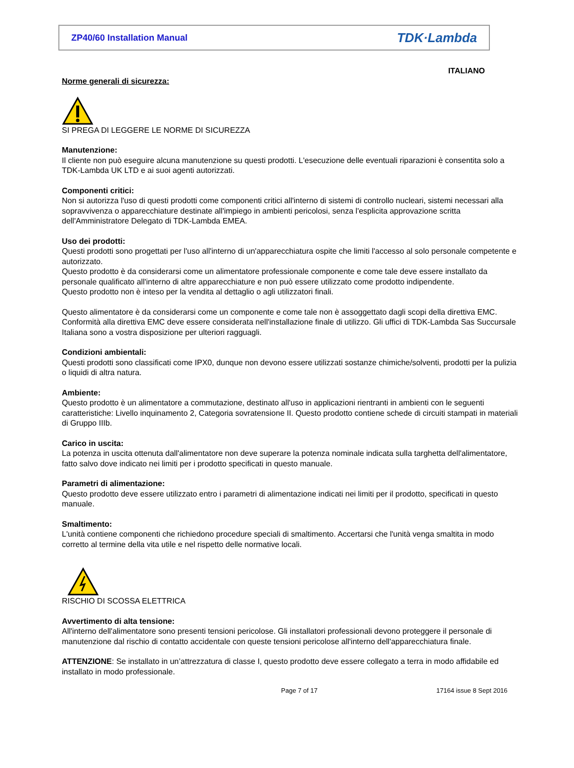ZP40/60 Installation Manual TDK·Lambda
ITALIANO
Norme generali di sicurezza:
SI PREGA DI LEGGERE LE NORME DI SICUREZZA
Manutenzione:
Il cliente non può eseguire alcuna manutenzione su questi prodotti. L'esecuzione delle eventuali riparazioni è consentita solo a TDK-Lambda UK LTD e ai suoi agenti autorizzati.
Componenti critici:
Non si autorizza l'uso di questi prodotti come componenti critici all'interno di sistemi di controllo nucleari, sistemi necessari alla sopravvivenza o apparecchiature destinate all'impiego in ambienti pericolosi, senza l'esplicita approvazione scritta dell'Amministratore Delegato di TDK-Lambda EMEA.
Uso dei prodotti:
Questi prodotti sono progettati per l'uso all'interno di un'apparecchiatura ospite che limiti l'accesso al solo personale competente e autorizzato.
Questo prodotto è da considerarsi come un alimentatore professionale componente e come tale deve essere installato da personale qualificato all'interno di altre apparecchiature e non può essere utilizzato come prodotto indipendente.
Questo prodotto non è inteso per la vendita al dettaglio o agli utilizzatori finali.
Questo alimentatore è da considerarsi come un componente e come tale non è assoggettato dagli scopi della direttiva EMC. Conformità alla direttiva EMC deve essere considerata nell'installazione finale di utilizzo. Gli uffici di TDK-Lambda Sas Succursale Italiana sono a vostra disposizione per ulteriori ragguagli.
Condizioni ambientali:
Questi prodotti sono classificati come IPX0, dunque non devono essere utilizzati sostanze chimiche/solventi, prodotti per la pulizia o liquidi di altra natura.
Ambiente:
Questo prodotto è un alimentatore a commutazione, destinato all'uso in applicazioni rientranti in ambienti con le seguenti caratteristiche: Livello inquinamento 2, Categoria sovratensione II. Questo prodotto contiene schede di circuiti stampati in materiali di Gruppo IIIb.
Carico in uscita:
La potenza in uscita ottenuta dall'alimentatore non deve superare la potenza nominale indicata sulla targhetta dell'alimentatore, fatto salvo dove indicato nei limiti per i prodotto specificati in questo manuale.
Parametri di alimentazione:
Questo prodotto deve essere utilizzato entro i parametri di alimentazione indicati nei limiti per il prodotto, specificati in questo manuale.
Smaltimento:
L'unità contiene componenti che richiedono procedure speciali di smaltimento. Accertarsi che l'unità venga smaltita in modo corretto al termine della vita utile e nel rispetto delle normative locali.
RISCHIO DI SCOSSA ELETTRICA
Avvertimento di alta tensione:
All'interno dell'alimentatore sono presenti tensioni pericolose. Gli installatori professionali devono proteggere il personale di manutenzione dal rischio di contatto accidentale con queste tensioni pericolose all'interno dell'apparecchiatura finale.
ATTENZIONE: Se installato in un’attrezzatura di classe I, questo prodotto deve essere collegato a terra in modo affidabile ed installato in modo professionale.
Page 7 of 17 17164 issue 8 Sept 2016